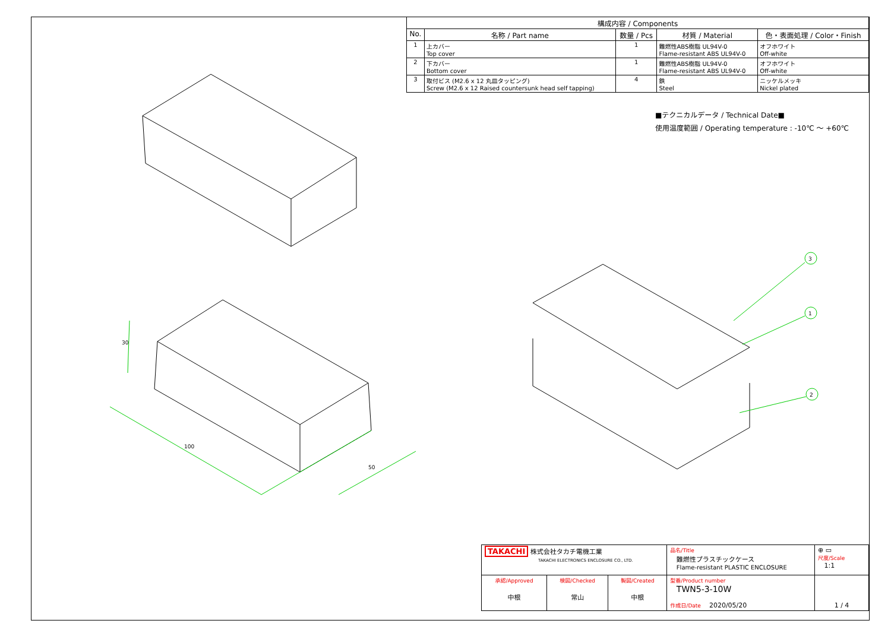| 構成内容 / Components | | | | |
| --- | --- | --- | --- | --- |
| No. | 名称 / Part name | 数量 / Pcs | 材質 / Material | 色・表面処理 / Color・Finish |
| 1 | 上カバー Top cover | 1 | 難燃性ABS樹脂 UL94V-0 Flame-resistant ABS UL94V-0 | オフホワイト Off-white |
| 2 | 下カバー Bottom cover | 1 | 難燃性ABS樹脂 UL94V-0 Flame-resistant ABS UL94V-0 | オフホワイト Off-white |
| 3 | 取付ビス (M2.6 x 12 丸皿タッピング) Screw (M2.6 x 12 Raised countersunk head self tapping) | 4 | 鉄 Steel | ニッケルメッキ Nickel plated |
■テクニカルデータ / Technical Date■
使用温度範囲 / Operating temperature : -10℃ ～ +60℃
30
100
50
3
1
2
| TAKACHI 株式会社タカチ電機工業 TAKACHI ELECTRONICS ENCLOSURE CO., LTD. | | | 品名/Title 難燃性プラスチックケース Flame-resistant PLASTIC ENCLOSURE | ⊕ ▭ 尺度/Scale 1:1 |
| 承認/Approved 中根 | 検図/Checked 常山 | 製図/Created 中根 | 型番/Product number TWN5-3-10W 作成日/Date 2020/05/20 | 1 / 4 |